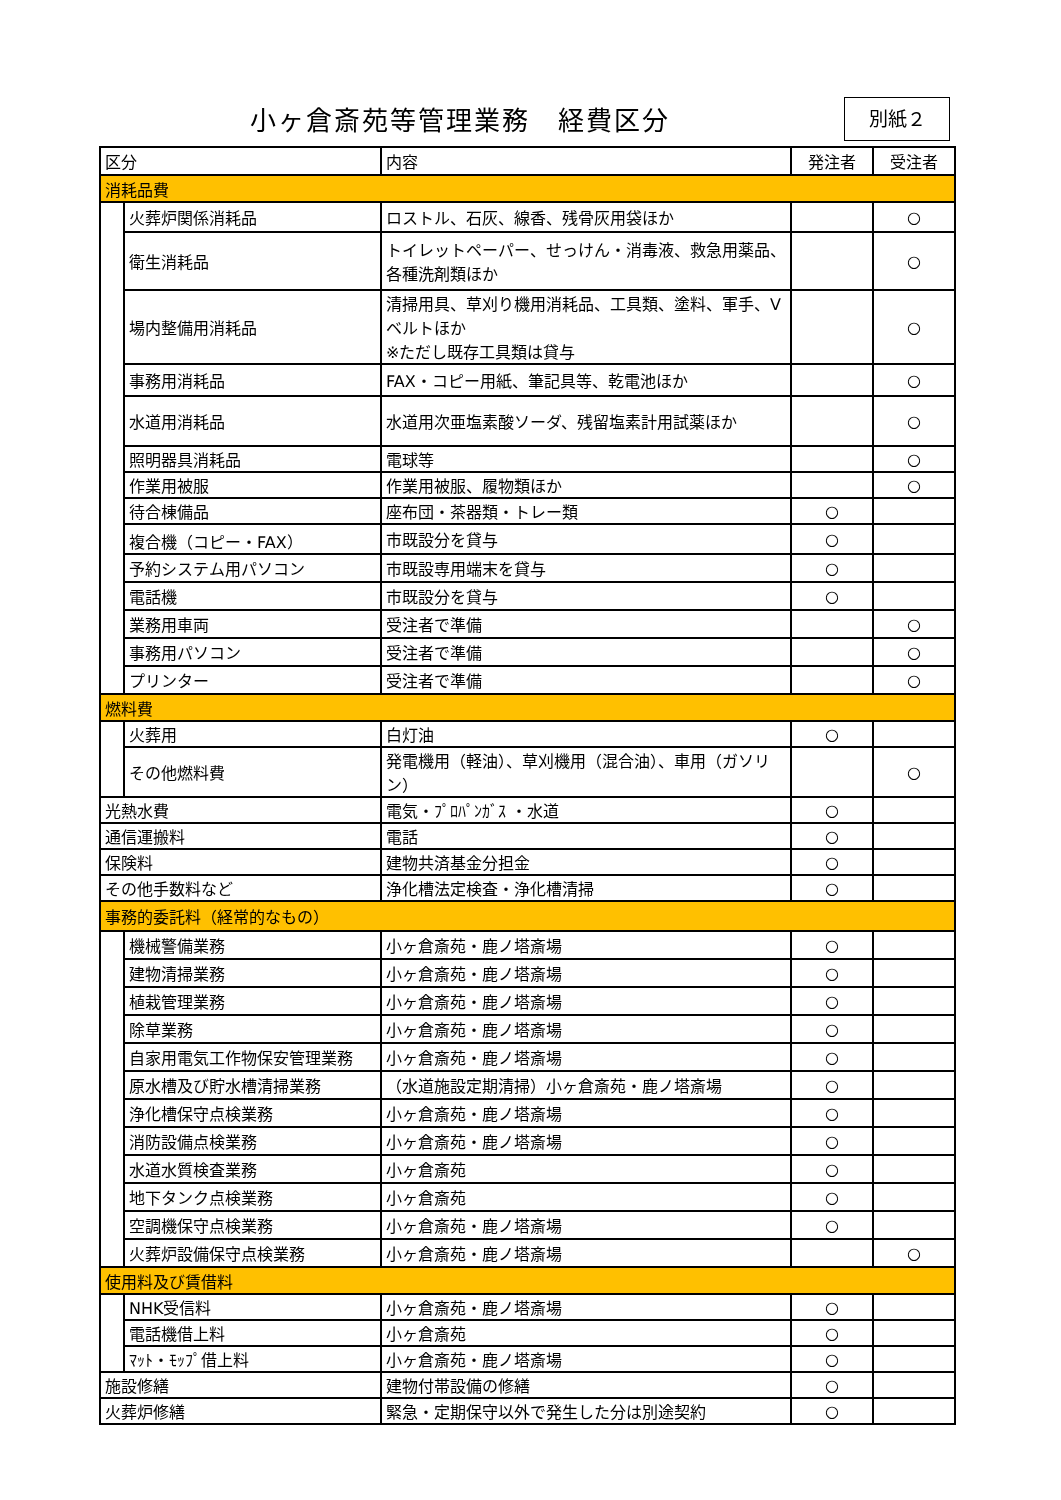小ヶ倉斎苑等管理業務　経費区分 別紙２
| 区分 | | 内容 | 発注者 | 受注者 |
| --- | --- | --- | --- | --- |
| 消耗品費 | | | | |
| | 火葬炉関係消耗品 | ロストル、石灰、線香、残骨灰用袋ほか | | ○ |
| | 衛生消耗品 | トイレットペーパー、せっけん・消毒液、救急用薬品、各種洗剤類ほか | | ○ |
| | 場内整備用消耗品 | 清掃用具、草刈り機用消耗品、工具類、塗料、軍手、Vベルトほか ※ただし既存工具類は貸与 | | ○ |
| | 事務用消耗品 | FAX・コピー用紙、筆記具等、乾電池ほか | | ○ |
| | 水道用消耗品 | 水道用次亜塩素酸ソーダ、残留塩素計用試薬ほか | | ○ |
| | 照明器具消耗品 | 電球等 | | ○ |
| | 作業用被服 | 作業用被服、履物類ほか | | ○ |
| | 待合棟備品 | 座布団・茶器類・トレー類 | ○ | |
| | 複合機（コピー・FAX） | 市既設分を貸与 | ○ | |
| | 予約システム用パソコン | 市既設専用端末を貸与 | ○ | |
| | 電話機 | 市既設分を貸与 | ○ | |
| | 業務用車両 | 受注者で準備 | | ○ |
| | 事務用パソコン | 受注者で準備 | | ○ |
| | プリンター | 受注者で準備 | | ○ |
| 燃料費 | | | | |
| | 火葬用 | 白灯油 | ○ | |
| | その他燃料費 | 発電機用（軽油）、草刈機用（混合油）、車用（ガソリン） | | ○ |
| 光熱水費 | | 電気・ﾌﾟﾛﾊﾟﾝｶﾞｽ ・水道 | ○ | |
| 通信運搬料 | | 電話 | ○ | |
| 保険料 | | 建物共済基金分担金 | ○ | |
| その他手数料など | | 浄化槽法定検査・浄化槽清掃 | ○ | |
| 事務的委託料（経常的なもの） | | | | |
| | 機械警備業務 | 小ヶ倉斎苑・鹿ノ塔斎場 | ○ | |
| | 建物清掃業務 | 小ヶ倉斎苑・鹿ノ塔斎場 | ○ | |
| | 植栽管理業務 | 小ヶ倉斎苑・鹿ノ塔斎場 | ○ | |
| | 除草業務 | 小ヶ倉斎苑・鹿ノ塔斎場 | ○ | |
| | 自家用電気工作物保安管理業務 | 小ヶ倉斎苑・鹿ノ塔斎場 | ○ | |
| | 原水槽及び貯水槽清掃業務 | （水道施設定期清掃）小ヶ倉斎苑・鹿ノ塔斎場 | ○ | |
| | 浄化槽保守点検業務 | 小ヶ倉斎苑・鹿ノ塔斎場 | ○ | |
| | 消防設備点検業務 | 小ヶ倉斎苑・鹿ノ塔斎場 | ○ | |
| | 水道水質検査業務 | 小ヶ倉斎苑 | ○ | |
| | 地下タンク点検業務 | 小ヶ倉斎苑 | ○ | |
| | 空調機保守点検業務 | 小ヶ倉斎苑・鹿ノ塔斎場 | ○ | |
| | 火葬炉設備保守点検業務 | 小ヶ倉斎苑・鹿ノ塔斎場 | | ○ |
| 使用料及び賃借料 | | | | |
| | NHK受信料 | 小ヶ倉斎苑・鹿ノ塔斎場 | ○ | |
| | 電話機借上料 | 小ヶ倉斎苑 | ○ | |
| | ﾏｯﾄ・ﾓｯﾌﾟ借上料 | 小ヶ倉斎苑・鹿ノ塔斎場 | ○ | |
| 施設修繕 | | 建物付帯設備の修繕 | ○ | |
| 火葬炉修繕 | | 緊急・定期保守以外で発生した分は別途契約 | ○ | |